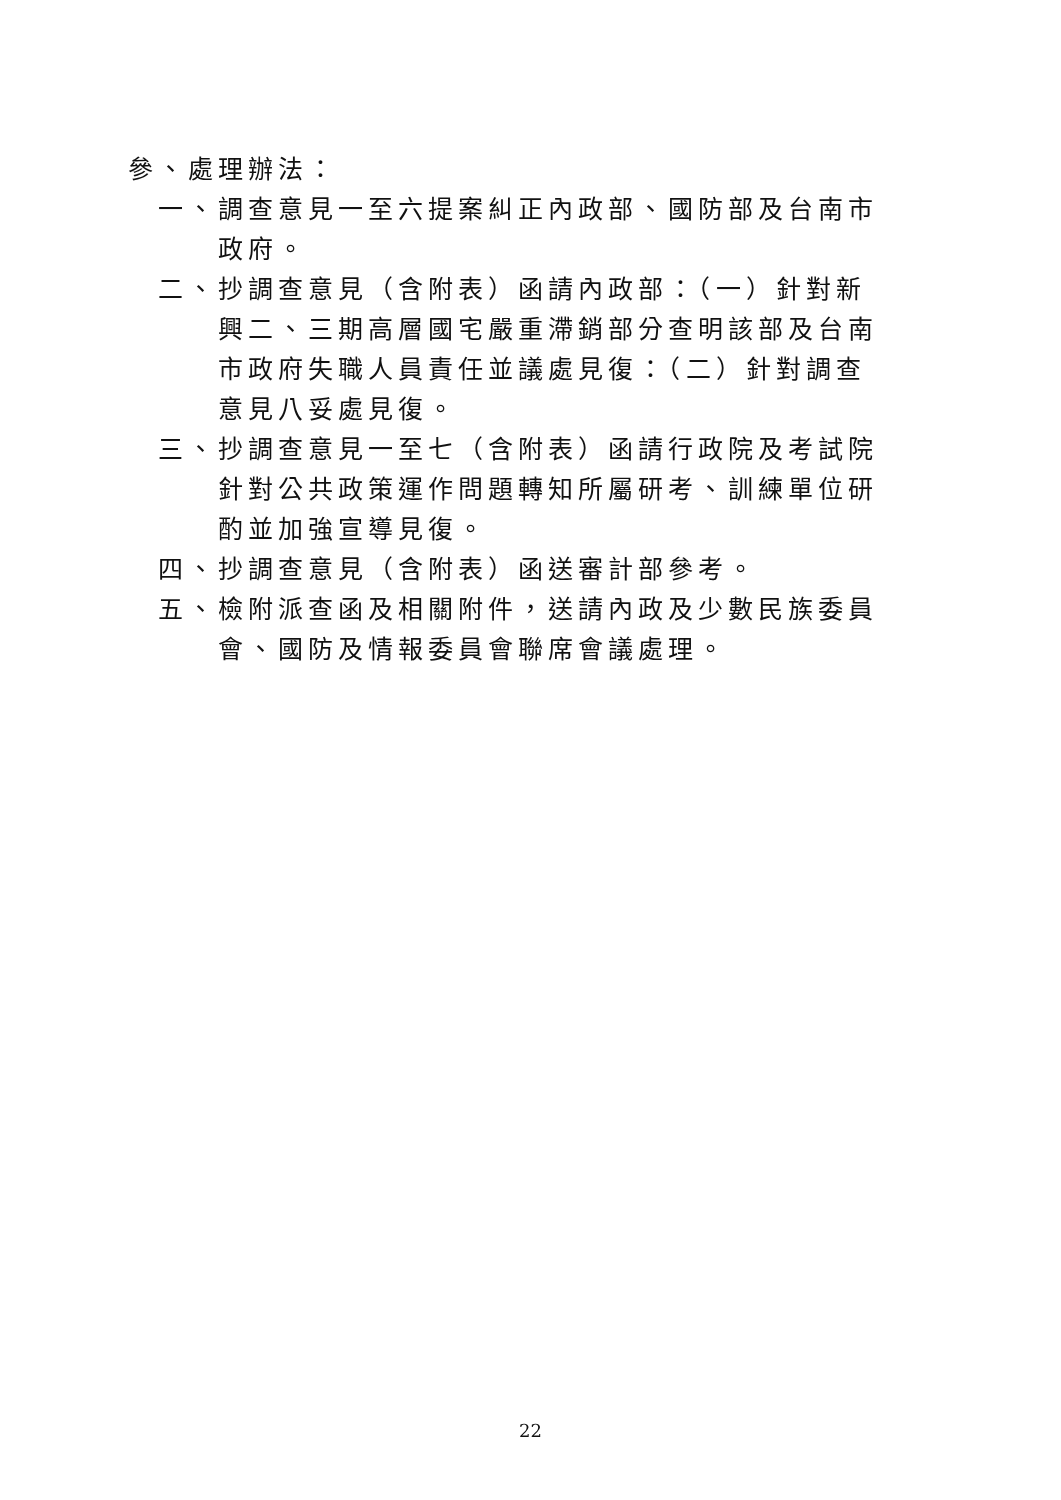參、處理辦法：
一、調查意見一至六提案糾正內政部、國防部及台南市政府。
二、抄調查意見（含附表）函請內政部：（一）針對新興二、三期高層國宅嚴重滯銷部分查明該部及台南市政府失職人員責任並議處見復：（二）針對調查意見八妥處見復。
三、抄調查意見一至七（含附表）函請行政院及考試院針對公共政策運作問題轉知所屬研考、訓練單位研酌並加強宣導見復。
四、抄調查意見（含附表）函送審計部參考。
五、檢附派查函及相關附件，送請內政及少數民族委員會、國防及情報委員會聯席會議處理。
22